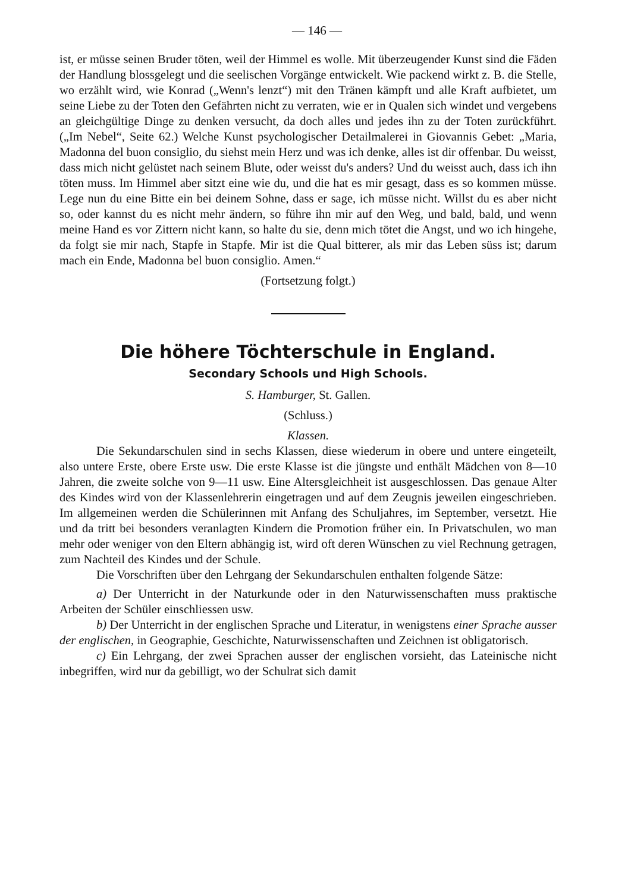— 146 —
ist, er müsse seinen Bruder töten, weil der Himmel es wolle. Mit überzeugender Kunst sind die Fäden der Handlung blossgelegt und die seelischen Vorgänge entwickelt. Wie packend wirkt z. B. die Stelle, wo erzählt wird, wie Konrad („Wenn's lenzt“) mit den Tränen kämpft und alle Kraft aufbietet, um seine Liebe zu der Toten den Gefährten nicht zu verraten, wie er in Qualen sich windet und vergebens an gleichgültige Dinge zu denken versucht, da doch alles und jedes ihn zu der Toten zurückführt. („Im Nebel“, Seite 62.) Welche Kunst psychologischer Detailmalerei in Giovannis Gebet: „Maria, Madonna del buon consiglio, du siehst mein Herz und was ich denke, alles ist dir offenbar. Du weisst, dass mich nicht gelüstet nach seinem Blute, oder weisst du's anders? Und du weisst auch, dass ich ihn töten muss. Im Himmel aber sitzt eine wie du, und die hat es mir gesagt, dass es so kommen müsse. Lege nun du eine Bitte ein bei deinem Sohne, dass er sage, ich müsse nicht. Willst du es aber nicht so, oder kannst du es nicht mehr ändern, so führe ihn mir auf den Weg, und bald, bald, und wenn meine Hand es vor Zittern nicht kann, so halte du sie, denn mich tötet die Angst, und wo ich hingehe, da folgt sie mir nach, Stapfe in Stapfe. Mir ist die Qual bitterer, als mir das Leben süss ist; darum mach ein Ende, Madonna bel buon consiglio. Amen.“
(Fortsetzung folgt.)
Die höhere Töchterschule in England.
Secondary Schools und High Schools.
S. Hamburger, St. Gallen.
(Schluss.)
Klassen.
Die Sekundarschulen sind in sechs Klassen, diese wiederum in obere und untere eingeteilt, also untere Erste, obere Erste usw. Die erste Klasse ist die jüngste und enthält Mädchen von 8—10 Jahren, die zweite solche von 9—11 usw. Eine Altersgleichheit ist ausgeschlossen. Das genaue Alter des Kindes wird von der Klassenlehrerin eingetragen und auf dem Zeugnis jeweilen eingeschrieben. Im allgemeinen werden die Schülerinnen mit Anfang des Schuljahres, im September, versetzt. Hie und da tritt bei besonders veranlagten Kindern die Promotion früher ein. In Privatschulen, wo man mehr oder weniger von den Eltern abhängig ist, wird oft deren Wünschen zu viel Rechnung getragen, zum Nachteil des Kindes und der Schule.
Die Vorschriften über den Lehrgang der Sekundarschulen enthalten folgende Sätze:
a) Der Unterricht in der Naturkunde oder in den Naturwissenschaften muss praktische Arbeiten der Schüler einschliessen usw.
b) Der Unterricht in der englischen Sprache und Literatur, in wenigstens einer Sprache ausser der englischen, in Geographie, Geschichte, Naturwissenschaften und Zeichnen ist obligatorisch.
c) Ein Lehrgang, der zwei Sprachen ausser der englischen vorsieht, das Lateinische nicht inbegriffen, wird nur da gebilligt, wo der Schulrat sich damit